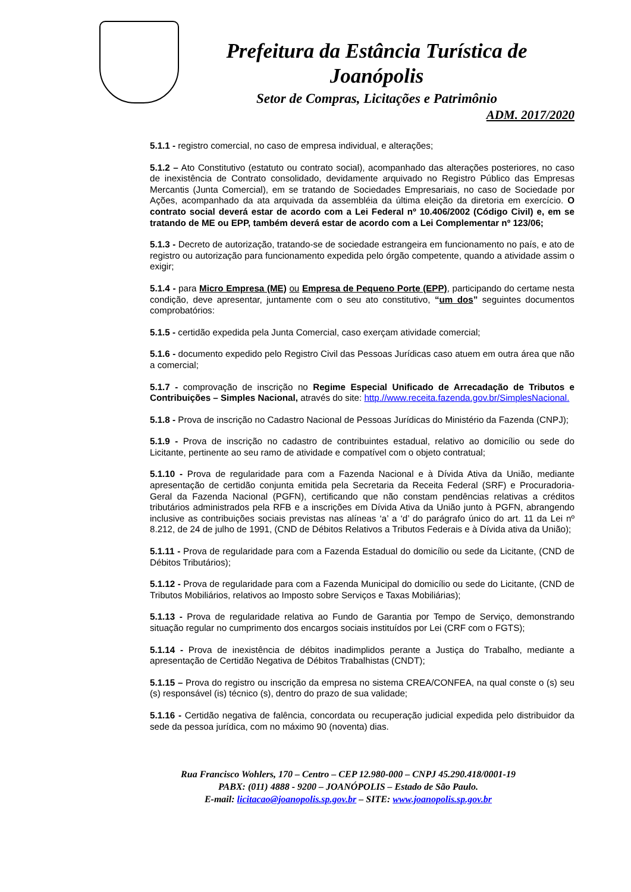Prefeitura da Estância Turística de
Joanópolis
Setor de Compras, Licitações e Patrimônio
ADM. 2017/2020
5.1.1 - registro comercial, no caso de empresa individual, e alterações;
5.1.2 – Ato Constitutivo (estatuto ou contrato social), acompanhado das alterações posteriores, no caso de inexistência de Contrato consolidado, devidamente arquivado no Registro Público das Empresas Mercantis (Junta Comercial), em se tratando de Sociedades Empresariais, no caso de Sociedade por Ações, acompanhado da ata arquivada da assembléia da última eleição da diretoria em exercício. O contrato social deverá estar de acordo com a Lei Federal nº 10.406/2002 (Código Civil) e, em se tratando de ME ou EPP, também deverá estar de acordo com a Lei Complementar nº 123/06;
5.1.3 - Decreto de autorização, tratando-se de sociedade estrangeira em funcionamento no país, e ato de registro ou autorização para funcionamento expedida pelo órgão competente, quando a atividade assim o exigir;
5.1.4 - para Micro Empresa (ME) ou Empresa de Pequeno Porte (EPP), participando do certame nesta condição, deve apresentar, juntamente com o seu ato constitutivo, “um dos” seguintes documentos comprobatórios:
5.1.5 - certidão expedida pela Junta Comercial, caso exerçam atividade comercial;
5.1.6 - documento expedido pelo Registro Civil das Pessoas Jurídicas caso atuem em outra área que não a comercial;
5.1.7 - comprovação de inscrição no Regime Especial Unificado de Arrecadação de Tributos e Contribuições – Simples Nacional, através do site: http.//www.receita.fazenda.gov.br/SimplesNacional.
5.1.8 - Prova de inscrição no Cadastro Nacional de Pessoas Jurídicas do Ministério da Fazenda (CNPJ);
5.1.9 - Prova de inscrição no cadastro de contribuintes estadual, relativo ao domicílio ou sede do Licitante, pertinente ao seu ramo de atividade e compatível com o objeto contratual;
5.1.10 - Prova de regularidade para com a Fazenda Nacional e à Dívida Ativa da União, mediante apresentação de certidão conjunta emitida pela Secretaria da Receita Federal (SRF) e Procuradoria-Geral da Fazenda Nacional (PGFN), certificando que não constam pendências relativas a créditos tributários administrados pela RFB e a inscrições em Dívida Ativa da União junto à PGFN, abrangendo inclusive as contribuições sociais previstas nas alíneas ‘a’ a ‘d’ do parágrafo único do art. 11 da Lei nº 8.212, de 24 de julho de 1991, (CND de Débitos Relativos a Tributos Federais e à Dívida ativa da União);
5.1.11 - Prova de regularidade para com a Fazenda Estadual do domicílio ou sede da Licitante, (CND de Débitos Tributários);
5.1.12 - Prova de regularidade para com a Fazenda Municipal do domicílio ou sede do Licitante, (CND de Tributos Mobiliários, relativos ao Imposto sobre Serviços e Taxas Mobiliárias);
5.1.13 - Prova de regularidade relativa ao Fundo de Garantia por Tempo de Serviço, demonstrando situação regular no cumprimento dos encargos sociais instituídos por Lei (CRF com o FGTS);
5.1.14 - Prova de inexistência de débitos inadimplidos perante a Justiça do Trabalho, mediante a apresentação de Certidão Negativa de Débitos Trabalhistas (CNDT);
5.1.15 – Prova do registro ou inscrição da empresa no sistema CREA/CONFEA, na qual conste o (s) seu (s) responsável (is) técnico (s), dentro do prazo de sua validade;
5.1.16 - Certidão negativa de falência, concordata ou recuperação judicial expedida pelo distribuidor da sede da pessoa jurídica, com no máximo 90 (noventa) dias.
Rua Francisco Wohlers, 170 – Centro – CEP 12.980-000 – CNPJ 45.290.418/0001-19
PABX: (011) 4888 - 9200 – JOANÓPOLIS – Estado de São Paulo.
E-mail: licitacao@joanopolis.sp.gov.br – SITE: www.joanopolis.sp.gov.br